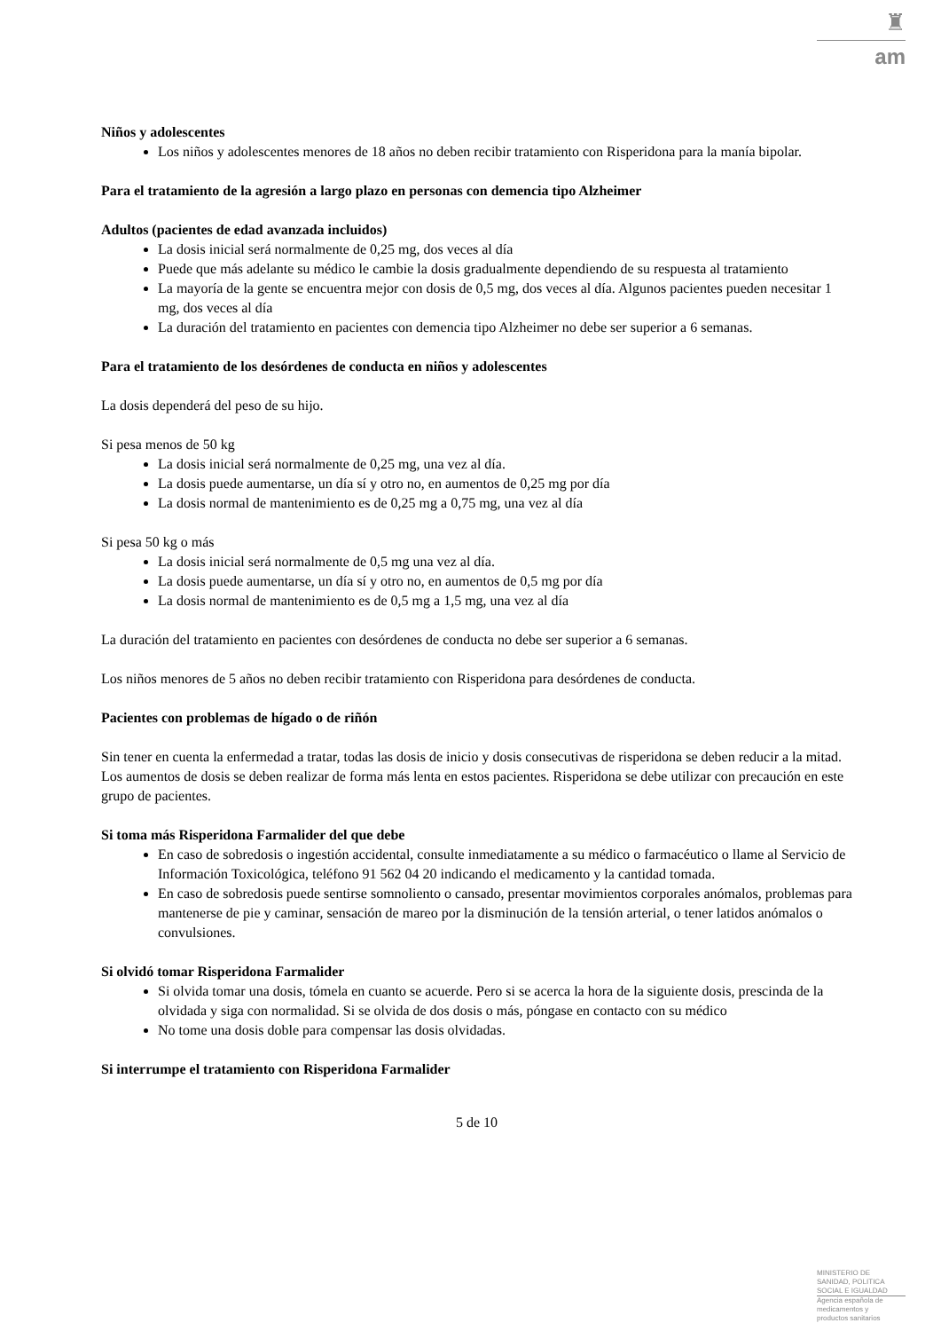♜
am
Niños y adolescentes
Los niños y adolescentes menores de 18 años no deben recibir tratamiento con Risperidona para la manía bipolar.
Para el tratamiento de la agresión a largo plazo en personas con demencia tipo Alzheimer
Adultos (pacientes de edad avanzada incluidos)
La dosis inicial será normalmente de 0,25 mg, dos veces al día
Puede que más adelante su médico le cambie la dosis gradualmente dependiendo de su respuesta al tratamiento
La mayoría de la gente se encuentra mejor con dosis de 0,5 mg, dos veces al día. Algunos pacientes pueden necesitar 1 mg, dos veces al día
La duración del tratamiento en pacientes con demencia tipo Alzheimer no debe ser superior a 6 semanas.
Para el tratamiento de los desórdenes de conducta en niños y adolescentes
La dosis dependerá del peso de su hijo.
Si pesa menos de 50 kg
La dosis inicial será normalmente de 0,25 mg, una vez al día.
La dosis puede aumentarse, un día sí y otro no, en aumentos de 0,25 mg por día
La dosis normal de mantenimiento es de 0,25 mg a 0,75 mg, una vez al día
Si pesa 50 kg o más
La dosis inicial será normalmente de 0,5 mg una vez al día.
La dosis puede aumentarse, un día sí y otro no, en aumentos de 0,5 mg por día
La dosis normal de mantenimiento es de 0,5 mg a 1,5 mg, una vez al día
La duración del tratamiento en pacientes con desórdenes de conducta no debe ser superior a 6 semanas.
Los niños menores de 5 años no deben recibir tratamiento con Risperidona para desórdenes de conducta.
Pacientes con problemas de hígado o de riñón
Sin tener en cuenta la enfermedad a tratar, todas las dosis de inicio y dosis consecutivas de risperidona se deben reducir a la mitad. Los aumentos de dosis se deben realizar de forma más lenta en estos pacientes. Risperidona se debe utilizar con precaución en este grupo de pacientes.
Si toma más Risperidona Farmalider del que debe
En caso de sobredosis o ingestión accidental, consulte inmediatamente a su médico o farmacéutico o llame al Servicio de Información Toxicológica, teléfono 91 562 04 20 indicando el medicamento y la cantidad tomada.
En caso de sobredosis puede sentirse somnoliento o cansado, presentar movimientos corporales anómalos, problemas para mantenerse de pie y caminar, sensación de mareo por la disminución de la tensión arterial, o tener latidos anómalos o convulsiones.
Si olvidó tomar Risperidona Farmalider
Si olvida tomar una dosis, tómela en cuanto se acuerde. Pero si se acerca la hora de la siguiente dosis, prescinda de la olvidada y siga con normalidad. Si se olvida de dos dosis o más, póngase en contacto con su médico
No tome una dosis doble para compensar las dosis olvidadas.
Si interrumpe el tratamiento con Risperidona Farmalider
5 de 10
MINISTERIO DE
SANIDAD, POLITICA
SOCIAL E IGUALDAD
Agencia española de
medicamentos y
productos sanitarios